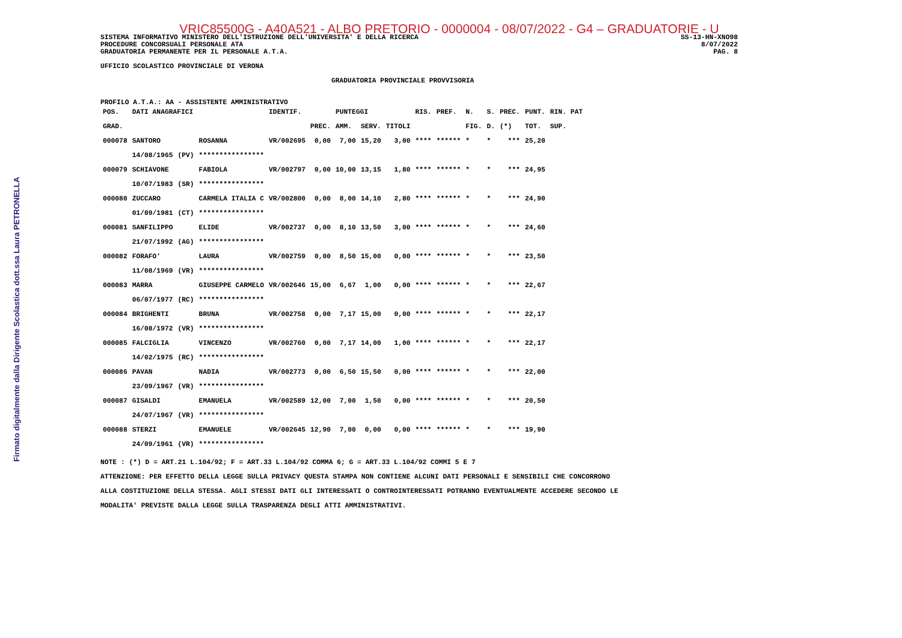Firmato digitalmente dalla Dirigente Scolastica dott.ssa Laura PETRONELLA
VRIC85500G - A40A521 - ALBO PRETORIO - 0000004 - 08/07/2022 - G4 – GRADUATORIE - U
SISTEMA INFORMATIVO MINISTERO DELL'ISTRUZIONE DELL'UNIVERSITA' E DELLA RICERCA
PROCEDURE CONCORSUALI PERSONALE ATA
GRADUATORIA PERMANENTE PER IL PERSONALE A.T.A.
SS-13-HN-XNO98
8/07/2022
PAG. 8
UFFICIO SCOLASTICO PROVINCIALE DI VERONA
GRADUATORIA PROVINCIALE PROVVISORIA
PROFILO A.T.A.: AA - ASSISTENTE AMMINISTRATIVO
| POS. | DATI ANAGRAFICI | | | IDENTIF. | | PUNTEGGI | | | RIS. | PREF. | N. | S. | PREC. | PUNT. | RIN. PAT |
| --- | --- | --- | --- | --- | --- | --- | --- | --- | --- | --- | --- | --- | --- | --- | --- |
| GRAD. | | | | | PREC. | AMM. | SERV. | TITOLI | | | FIG. | D. | (*) | TOT. | SUP. |
| 000078 | SANTORO | | ROSANNA | VR/002695 | 0,00 | 7,00 | 15,20 | 3,00 | **** | ****** | * | * | *** | 25,20 | |
| | 14/08/1965 | (PV) | **************** | | | | | | | | | | | | |
| 000079 | SCHIAVONE | | FABIOLA | VR/002797 | 0,00 | 10,00 | 13,15 | 1,80 | **** | ****** | * | * | *** | 24,95 | |
| | 10/07/1983 | (SR) | **************** | | | | | | | | | | | | |
| 000080 | ZUCCARO | | CARMELA ITALIA C | VR/002800 | 0,00 | 8,00 | 14,10 | 2,80 | **** | ****** | * | * | *** | 24,90 | |
| | 01/09/1981 | (CT) | **************** | | | | | | | | | | | | |
| 000081 | SANFILIPPO | | ELIDE | VR/002737 | 0,00 | 8,10 | 13,50 | 3,00 | **** | ****** | * | * | *** | 24,60 | |
| | 21/07/1992 | (AG) | **************** | | | | | | | | | | | | |
| 000082 | FORAFO' | | LAURA | VR/002759 | 0,00 | 8,50 | 15,00 | 0,00 | **** | ****** | * | * | *** | 23,50 | |
| | 11/08/1969 | (VR) | **************** | | | | | | | | | | | | |
| 000083 | MARRA | | GIUSEPPE CARMELO | VR/002646 | 15,00 | 6,67 | 1,00 | 0,00 | **** | ****** | * | * | *** | 22,67 | |
| | 06/07/1977 | (RC) | **************** | | | | | | | | | | | | |
| 000084 | BRIGHENTI | | BRUNA | VR/002758 | 0,00 | 7,17 | 15,00 | 0,00 | **** | ****** | * | * | *** | 22,17 | |
| | 16/08/1972 | (VR) | **************** | | | | | | | | | | | | |
| 000085 | FALCIGLIA | | VINCENZO | VR/002760 | 0,00 | 7,17 | 14,00 | 1,00 | **** | ****** | * | * | *** | 22,17 | |
| | 14/02/1975 | (RC) | **************** | | | | | | | | | | | | |
| 000086 | PAVAN | | NADIA | VR/002773 | 0,00 | 6,50 | 15,50 | 0,00 | **** | ****** | * | * | *** | 22,00 | |
| | 23/09/1967 | (VR) | **************** | | | | | | | | | | | | |
| 000087 | GISALDI | | EMANUELA | VR/002589 | 12,00 | 7,00 | 1,50 | 0,00 | **** | ****** | * | * | *** | 20,50 | |
| | 24/07/1967 | (VR) | **************** | | | | | | | | | | | | |
| 000088 | STERZI | | EMANUELE | VR/002645 | 12,90 | 7,00 | 0,00 | 0,00 | **** | ****** | * | * | *** | 19,90 | |
| | 24/09/1961 | (VR) | **************** | | | | | | | | | | | | |
NOTE : (*) D = ART.21 L.104/92; F = ART.33 L.104/92 COMMA 6; G = ART.33 L.104/92 COMMI 5 E 7
ATTENZIONE: PER EFFETTO DELLA LEGGE SULLA PRIVACY QUESTA STAMPA NON CONTIENE ALCUNI DATI PERSONALI E SENSIBILI CHE CONCORRONO
ALLA COSTITUZIONE DELLA STESSA. AGLI STESSI DATI GLI INTERESSATI O CONTROINTERESSATI POTRANNO EVENTUALMENTE ACCEDERE SECONDO LE
MODALITA' PREVISTE DALLA LEGGE SULLA TRASPARENZA DEGLI ATTI AMMINISTRATIVI.